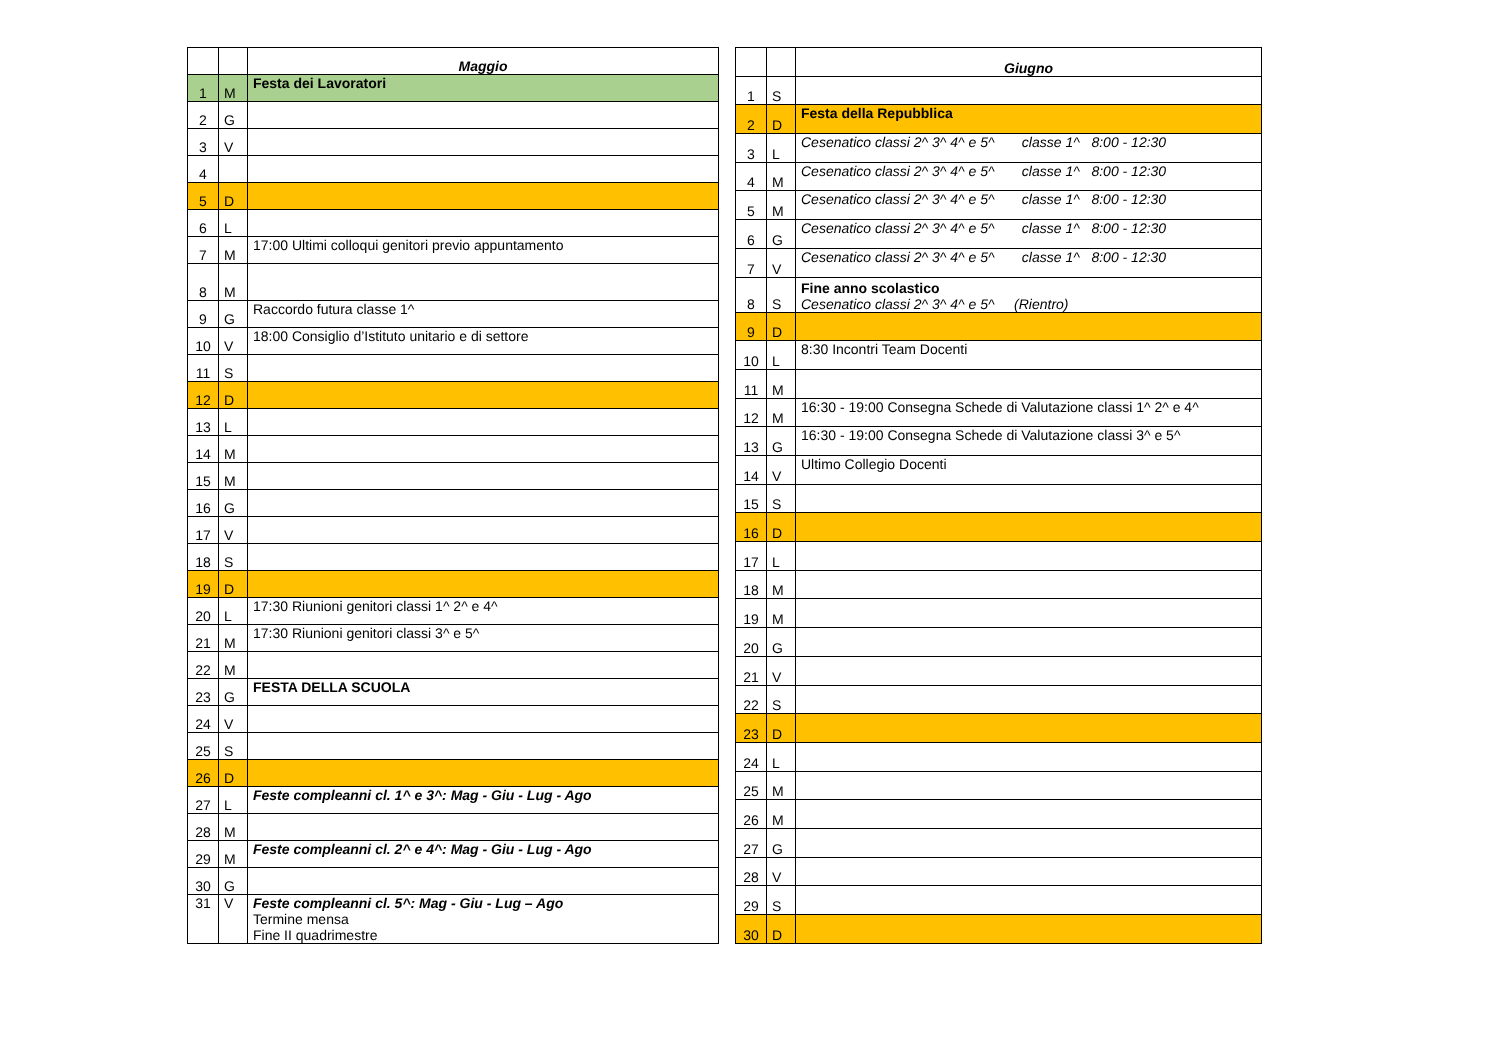| | | Maggio |
| --- | --- | --- |
| 1 | M | Festa dei Lavoratori |
| 2 | G | |
| 3 | V | |
| 4 | | |
| 5 | D | |
| 6 | L | |
| 7 | M | 17:00 Ultimi colloqui genitori previo appuntamento |
| 8 | M | |
| 9 | G | Raccordo futura classe 1^ |
| 10 | V | 18:00 Consiglio d’Istituto unitario e di settore |
| 11 | S | |
| 12 | D | |
| 13 | L | |
| 14 | M | |
| 15 | M | |
| 16 | G | |
| 17 | V | |
| 18 | S | |
| 19 | D | |
| 20 | L | 17:30 Riunioni genitori classi 1^ 2^ e 4^ |
| 21 | M | 17:30 Riunioni genitori classi 3^ e 5^ |
| 22 | M | |
| 23 | G | FESTA DELLA SCUOLA |
| 24 | V | |
| 25 | S | |
| 26 | D | |
| 27 | L | Feste compleanni cl. 1^ e 3^: Mag - Giu - Lug - Ago |
| 28 | M | |
| 29 | M | Feste compleanni cl. 2^ e 4^: Mag - Giu - Lug - Ago |
| 30 | G | |
| 31 | V | Feste compleanni cl. 5^: Mag - Giu - Lug – Ago Termine mensa Fine II quadrimestre |
| | | Giugno |
| --- | --- | --- |
| 1 | S | |
| 2 | D | Festa della Repubblica |
| 3 | L | Cesenatico classi 2^ 3^ 4^ e 5^ classe 1^ 8:00 - 12:30 |
| 4 | M | Cesenatico classi 2^ 3^ 4^ e 5^ classe 1^ 8:00 - 12:30 |
| 5 | M | Cesenatico classi 2^ 3^ 4^ e 5^ classe 1^ 8:00 - 12:30 |
| 6 | G | Cesenatico classi 2^ 3^ 4^ e 5^ classe 1^ 8:00 - 12:30 |
| 7 | V | Cesenatico classi 2^ 3^ 4^ e 5^ classe 1^ 8:00 - 12:30 |
| 8 | S | Fine anno scolastico Cesenatico classi 2^ 3^ 4^ e 5^ (Rientro) |
| 9 | D | |
| 10 | L | 8:30 Incontri Team Docenti |
| 11 | M | |
| 12 | M | 16:30 - 19:00 Consegna Schede di Valutazione classi 1^ 2^ e 4^ |
| 13 | G | 16:30 - 19:00 Consegna Schede di Valutazione classi 3^ e 5^ |
| 14 | V | Ultimo Collegio Docenti |
| 15 | S | |
| 16 | D | |
| 17 | L | |
| 18 | M | |
| 19 | M | |
| 20 | G | |
| 21 | V | |
| 22 | S | |
| 23 | D | |
| 24 | L | |
| 25 | M | |
| 26 | M | |
| 27 | G | |
| 28 | V | |
| 29 | S | |
| 30 | D | |